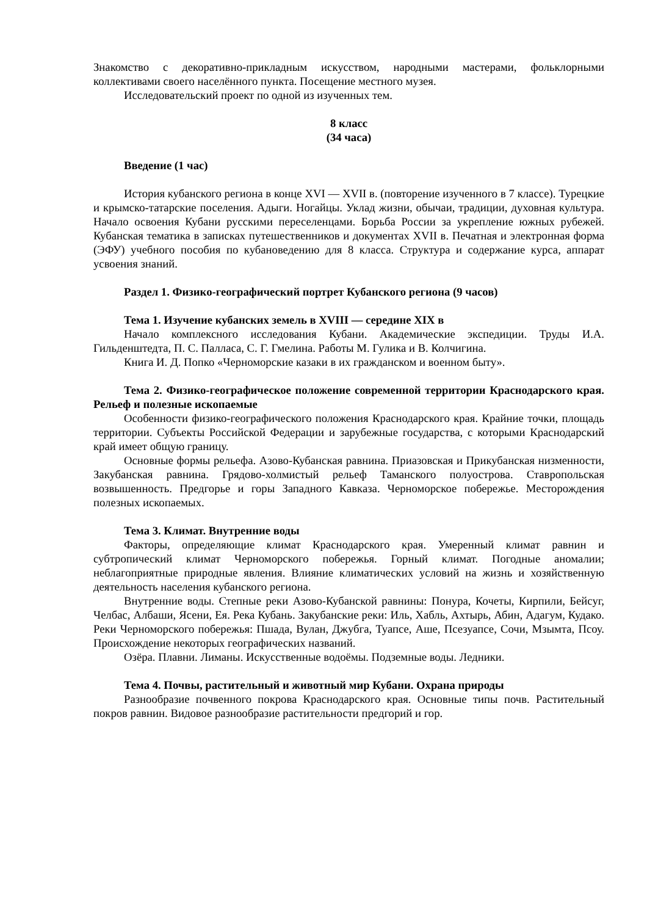Знакомство с декоративно-прикладным искусством, народными мастерами, фольклорными коллективами своего населённого пункта. Посещение местного музея.
Исследовательский проект по одной из изученных тем.
8 класс
(34 часа)
Введение (1 час)
История кубанского региона в конце XVI — XVII в. (повторение изученного в 7 классе). Турецкие и крымско-татарские поселения. Адыги. Ногайцы. Уклад жизни, обычаи, традиции, духовная культура. Начало освоения Кубани русскими переселенцами. Борьба России за укрепление южных рубежей. Кубанская тематика в записках путешественников и документах XVII в. Печатная и электронная форма (ЭФУ) учебного пособия по кубановедению для 8 класса. Структура и содержание курса, аппарат усвоения знаний.
Раздел 1. Физико-географический портрет Кубанского региона (9 часов)
Тема 1. Изучение кубанских земель в XVIII — середине XIX в
Начало комплексного исследования Кубани. Академические экспедиции. Труды И.А. Гильденштедта, П. С. Палласа, С. Г. Гмелина. Работы М. Гулика и В. Колчигина.
Книга И. Д. Попко «Черноморские казаки в их гражданском и военном быту».
Тема 2. Физико-географическое положение современной территории Краснодарского края. Рельеф и полезные ископаемые
Особенности физико-географического положения Краснодарского края. Крайние точки, площадь территории. Субъекты Российской Федерации и зарубежные государства, с которыми Краснодарский край имеет общую границу.
Основные формы рельефа. Азово-Кубанская равнина. Приазовская и Прикубанская низменности, Закубанская равнина. Грядово-холмистый рельеф Таманского полуострова. Ставропольская возвышенность. Предгорье и горы Западного Кавказа. Черноморское побережье. Месторождения полезных ископаемых.
Тема 3. Климат. Внутренние воды
Факторы, определяющие климат Краснодарского края. Умеренный климат равнин и субтропический климат Черноморского побережья. Горный климат. Погодные аномалии; неблагоприятные природные явления. Влияние климатических условий на жизнь и хозяйственную деятельность населения кубанского региона.
Внутренние воды. Степные реки Азово-Кубанской равнины: Понура, Кочеты, Кирпили, Бейсуг, Челбас, Албаши, Ясени, Ея. Река Кубань. Закубанские реки: Иль, Хабль, Ахтырь, Абин, Адагум, Кудако. Реки Черноморского побережья: Пшада, Вулан, Джубга, Туапсе, Аше, Псезуапсе, Сочи, Мзымта, Псоу. Происхождение некоторых географических названий.
Озёра. Плавни. Лиманы. Искусственные водоёмы. Подземные воды. Ледники.
Тема 4. Почвы, растительный и животный мир Кубани. Охрана природы
Разнообразие почвенного покрова Краснодарского края. Основные типы почв. Растительный покров равнин. Видовое разнообразие растительности предгорий и гор.